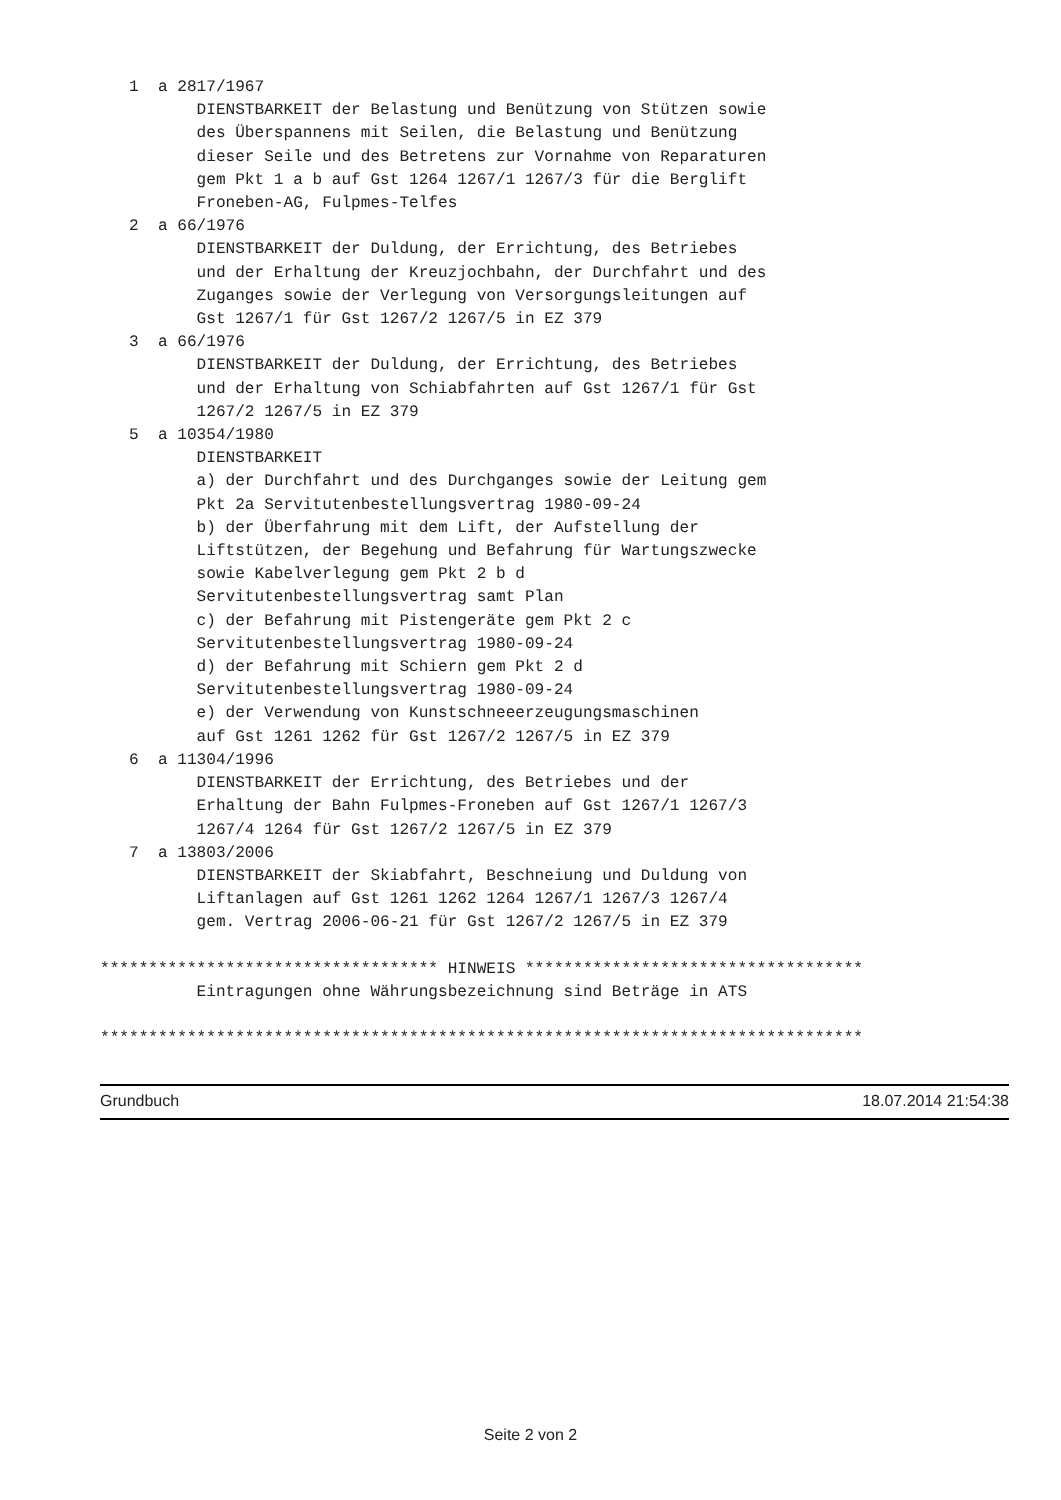1  a 2817/1967
          DIENSTBARKEIT der Belastung und Benützung von Stützen sowie
          des Überspannens mit Seilen, die Belastung und Benützung
          dieser Seile und des Betretens zur Vornahme von Reparaturen
          gem Pkt 1 a b auf Gst 1264 1267/1 1267/3 für die Berglift
          Froneben-AG, Fulpmes-Telfes
   2  a 66/1976
          DIENSTBARKEIT der Duldung, der Errichtung, des Betriebes
          und der Erhaltung der Kreuzjochbahn, der Durchfahrt und des
          Zuganges sowie der Verlegung von Versorgungsleitungen auf
          Gst 1267/1 für Gst 1267/2 1267/5 in EZ 379
   3  a 66/1976
          DIENSTBARKEIT der Duldung, der Errichtung, des Betriebes
          und der Erhaltung von Schiabfahrten auf Gst 1267/1 für Gst
          1267/2 1267/5 in EZ 379
   5  a 10354/1980
          DIENSTBARKEIT
          a) der Durchfahrt und des Durchganges sowie der Leitung gem
          Pkt 2a Servitutenbestellungsvertrag 1980-09-24
          b) der Überfahrung mit dem Lift, der Aufstellung der
          Liftstützen, der Begehung und Befahrung für Wartungszwecke
          sowie Kabelverlegung gem Pkt 2 b d
          Servitutenbestellungsvertrag samt Plan
          c) der Befahrung mit Pistengeräte gem Pkt 2 c
          Servitutenbestellungsvertrag 1980-09-24
          d) der Befahrung mit Schiern gem Pkt 2 d
          Servitutenbestellungsvertrag 1980-09-24
          e) der Verwendung von Kunstschneeerzeugungsmaschinen
          auf Gst 1261 1262 für Gst 1267/2 1267/5 in EZ 379
   6  a 11304/1996
          DIENSTBARKEIT der Errichtung, des Betriebes und der
          Erhaltung der Bahn Fulpmes-Froneben auf Gst 1267/1 1267/3
          1267/4 1264 für Gst 1267/2 1267/5 in EZ 379
   7  a 13803/2006
          DIENSTBARKEIT der Skiabfahrt, Beschneiung und Duldung von
          Liftanlagen auf Gst 1261 1262 1264 1267/1 1267/3 1267/4
          gem. Vertrag 2006-06-21 für Gst 1267/2 1267/5 in EZ 379

*********************************** HINWEIS ***********************************
          Eintragungen ohne Währungsbezeichnung sind Beträge in ATS

*******************************************************************************
Grundbuch 18.07.2014 21:54:38
Seite 2 von 2